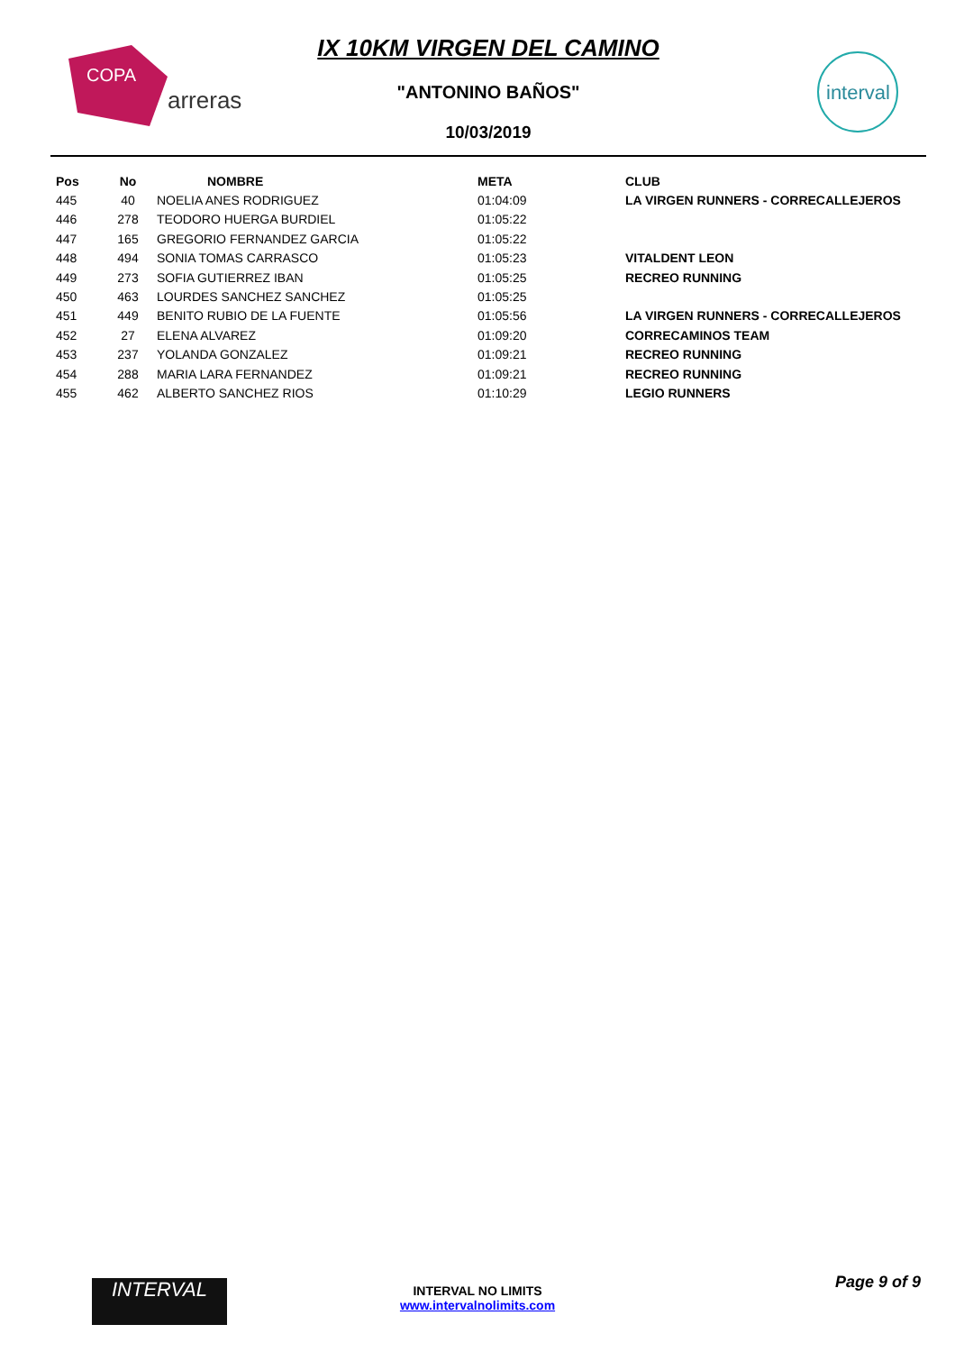COPA
arreras
interval
IX 10KM VIRGEN DEL CAMINO
"ANTONINO BAÑOS"
10/03/2019
| Pos | No | NOMBRE | META | CLUB |
| --- | --- | --- | --- | --- |
| 445 | 40 | NOELIA ANES RODRIGUEZ | 01:04:09 | LA VIRGEN RUNNERS - CORRECALLEJEROS |
| 446 | 278 | TEODORO HUERGA BURDIEL | 01:05:22 | |
| 447 | 165 | GREGORIO FERNANDEZ GARCIA | 01:05:22 | |
| 448 | 494 | SONIA TOMAS CARRASCO | 01:05:23 | VITALDENT LEON |
| 449 | 273 | SOFIA GUTIERREZ IBAN | 01:05:25 | RECREO RUNNING |
| 450 | 463 | LOURDES SANCHEZ SANCHEZ | 01:05:25 | |
| 451 | 449 | BENITO RUBIO DE LA FUENTE | 01:05:56 | LA VIRGEN RUNNERS - CORRECALLEJEROS |
| 452 | 27 | ELENA ALVAREZ | 01:09:20 | CORRECAMINOS TEAM |
| 453 | 237 | YOLANDA GONZALEZ | 01:09:21 | RECREO RUNNING |
| 454 | 288 | MARIA LARA FERNANDEZ | 01:09:21 | RECREO RUNNING |
| 455 | 462 | ALBERTO SANCHEZ RIOS | 01:10:29 | LEGIO RUNNERS |
INTERVAL Page 9 of 9
INTERVAL NO LIMITS
www.intervalnolimits.com